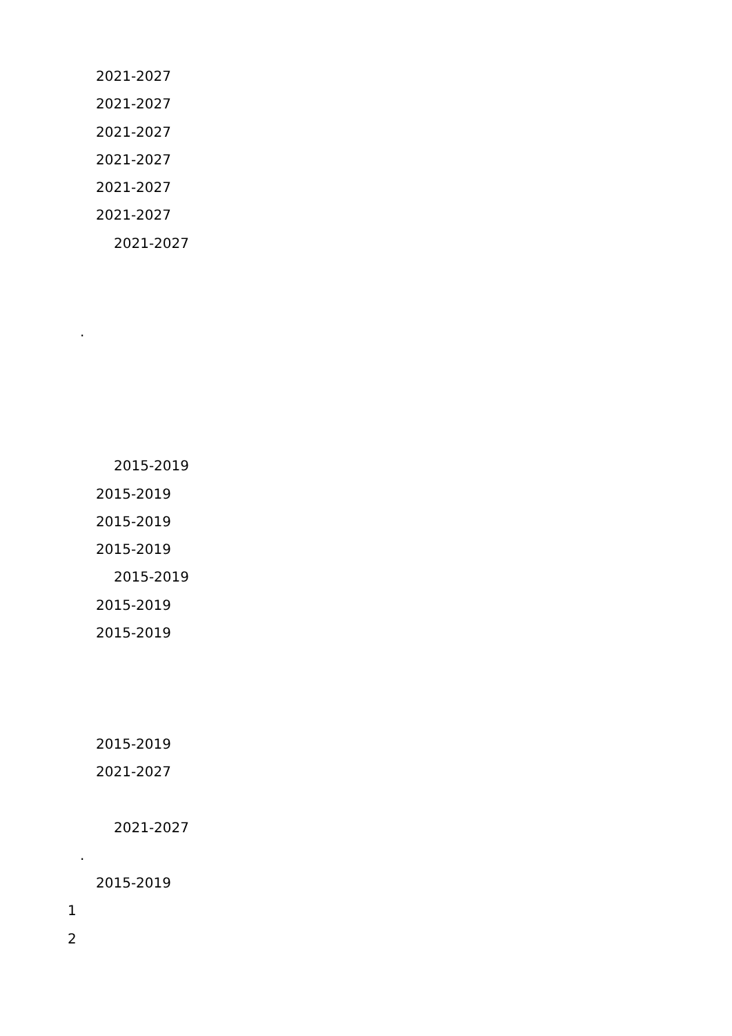2021-2027
2021-2027
2021-2027
2021-2027
2021-2027
2021-2027
2021-2027
.
2015-2019
2015-2019
2015-2019
2015-2019
2015-2019
2015-2019
2015-2019
2015-2019
2021-2027
2021-2027
.
2015-2019
1
2